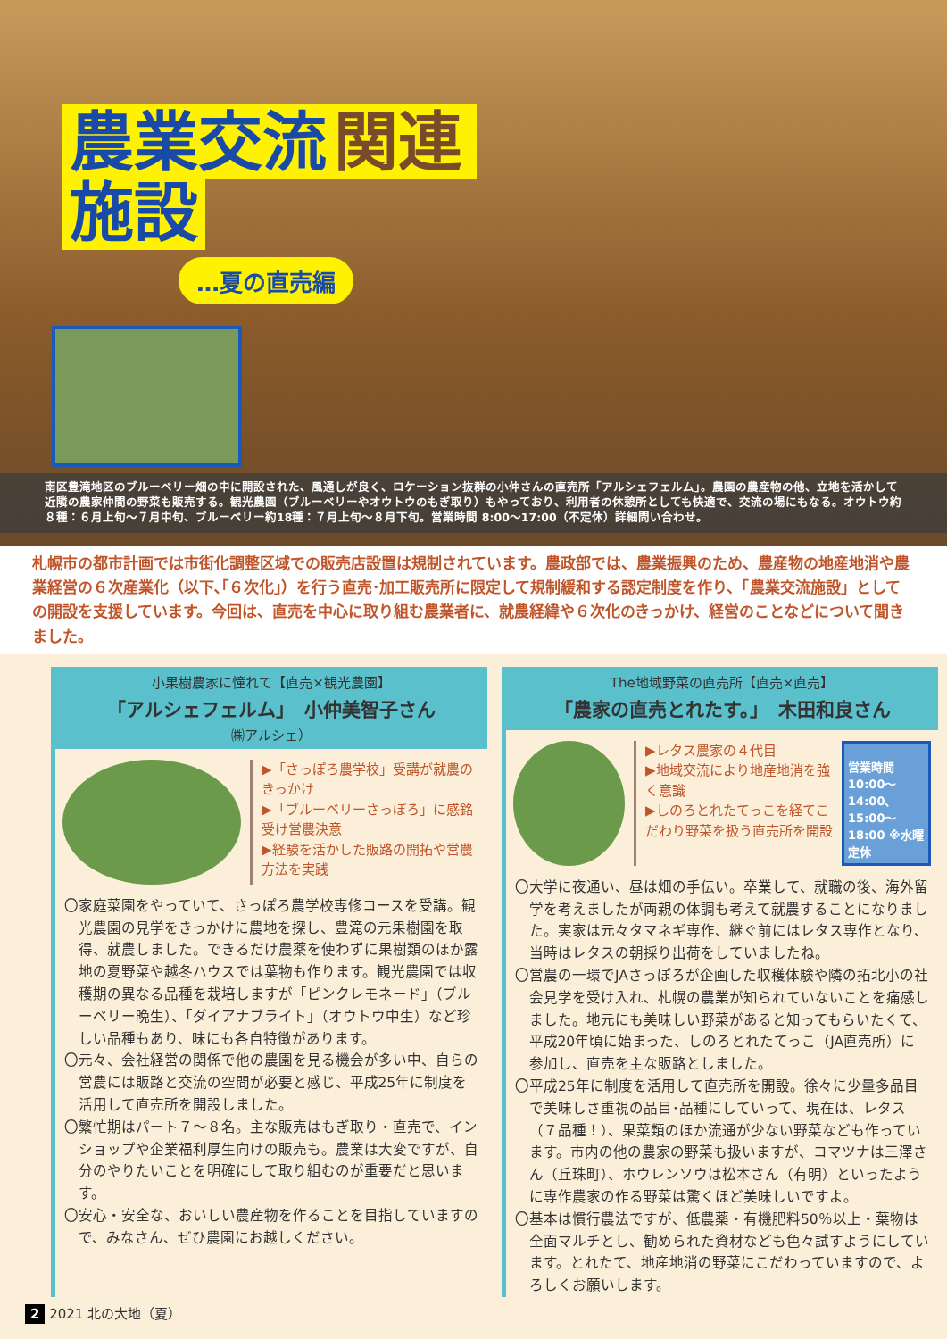農業交流 関連
施設
…夏の直売編
南区豊滝地区のブルーベリー畑の中に開設された、風通しが良く、ロケーション抜群の小仲さんの直売所「アルシェフェルム」。農園の農産物の他、立地を活かして近隣の農家仲間の野菜も販売する。観光農園（ブルーベリーやオウトウのもぎ取り）もやっており、利用者の休憩所としても快適で、交流の場にもなる。オウトウ約８種：６月上旬〜７月中旬、ブルーベリー約18種：７月上旬〜８月下旬。営業時間 8:00〜17:00（不定休）詳細問い合わせ。
札幌市の都市計画では市街化調整区域での販売店設置は規制されています。農政部では、農業振興のため、農産物の地産地消や農業経営の６次産業化（以下､｢６次化｣）を行う直売･加工販売所に限定して規制緩和する認定制度を作り、「農業交流施設」としての開設を支援しています。今回は、直売を中心に取り組む農業者に、就農経緯や６次化のきっかけ、経営のことなどについて聞きました。
小果樹農家に憧れて【直売×観光農園】
「アルシェフェルム」　小仲美智子さん
㈱アルシェ）
▶「さっぽろ農学校」受講が就農のきっかけ
▶「ブルーベリーさっぽろ」に感銘受け営農決意
▶経験を活かした販路の開拓や営農方法を実践
〇家庭菜園をやっていて、さっぽろ農学校専修コースを受講。観光農園の見学をきっかけに農地を探し、豊滝の元果樹園を取得、就農しました。できるだけ農薬を使わずに果樹類のほか露地の夏野菜や越冬ハウスでは葉物も作ります。観光農園では収穫期の異なる品種を栽培しますが「ピンクレモネード」（ブルーベリー晩生）、「ダイアナブライト」（オウトウ中生）など珍しい品種もあり、味にも各自特徴があります。
〇元々、会社経営の関係で他の農園を見る機会が多い中、自らの営農には販路と交流の空間が必要と感じ、平成25年に制度を活用して直売所を開設しました。
〇繁忙期はパート７〜８名。主な販売はもぎ取り・直売で、インショップや企業福利厚生向けの販売も。農業は大変ですが、自分のやりたいことを明確にして取り組むのが重要だと思います。
〇安心・安全な、おいしい農産物を作ることを目指していますので、みなさん、ぜひ農園にお越しください。
The地域野菜の直売所【直売×直売】
「農家の直売とれたす。」　木田和良さん
▶レタス農家の４代目
▶地域交流により地産地消を強く意識
▶しのろとれたてっこを経てこだわり野菜を扱う直売所を開設
営業時間 10:00〜14:00、15:00〜18:00 ※水曜定休
〇大学に夜通い、昼は畑の手伝い。卒業して、就職の後、海外留学を考えましたが両親の体調も考えて就農することになりました。実家は元々タマネギ専作、継ぐ前にはレタス専作となり、当時はレタスの朝採り出荷をしていましたね。
〇営農の一環でJAさっぽろが企画した収穫体験や隣の拓北小の社会見学を受け入れ、札幌の農業が知られていないことを痛感しました。地元にも美味しい野菜があると知ってもらいたくて、平成20年頃に始まった、しのろとれたてっこ（JA直売所）に参加し、直売を主な販路としました。
〇平成25年に制度を活用して直売所を開設。徐々に少量多品目で美味しさ重視の品目･品種にしていって、現在は、レタス（７品種！）、果菜類のほか流通が少ない野菜なども作っています。市内の他の農家の野菜も扱いますが、コマツナは三澤さん（丘珠町）、ホウレンソウは松本さん（有明）といったように専作農家の作る野菜は驚くほど美味しいですよ。
〇基本は慣行農法ですが、低農薬・有機肥料50％以上・葉物は全面マルチとし、勧められた資材なども色々試すようにしています。とれたて、地産地消の野菜にこだわっていますので、よろしくお願いします。
2 2021 北の大地（夏）